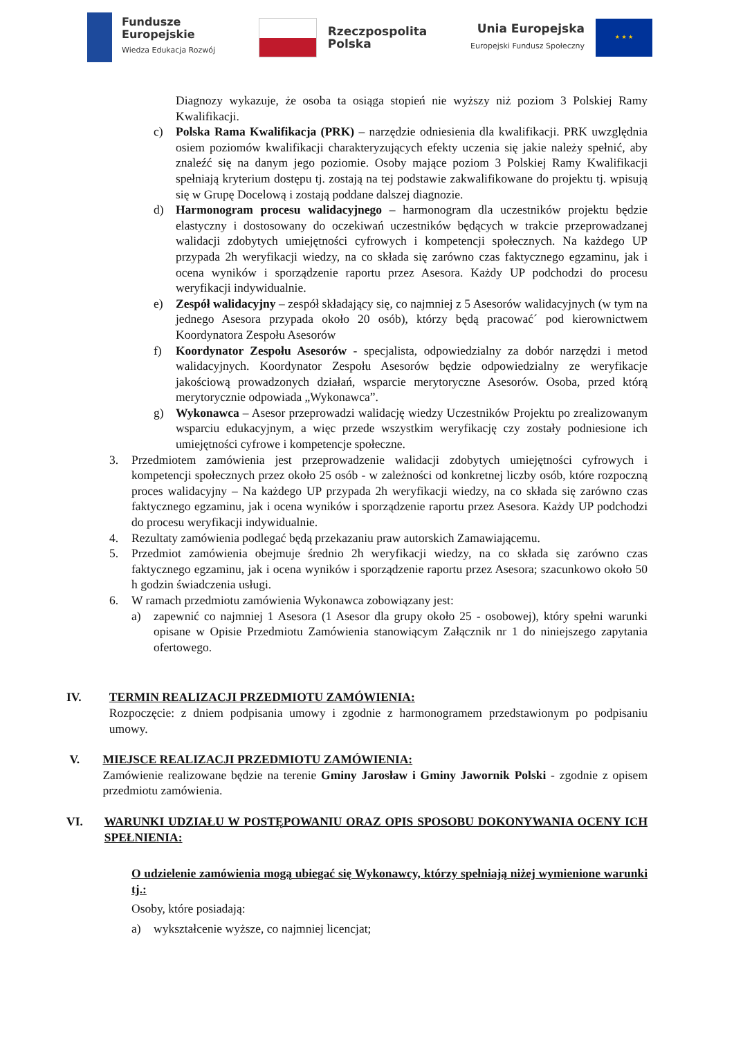Fundusze
Europejskie
Wiedza Edukacja Rozwój
Rzeczpospolita
Polska
Unia Europejska
Europejski Fundusz Społeczny
★ ★ ★
Diagnozy wykazuje, że osoba ta osiąga stopień nie wyższy niż poziom 3 Polskiej Ramy Kwalifikacji.
c) Polska Rama Kwalifikacja (PRK) – narzędzie odniesienia dla kwalifikacji. PRK uwzględnia osiem poziomów kwalifikacji charakteryzujących efekty uczenia się jakie należy spełnić, aby znaleźć się na danym jego poziomie. Osoby mające poziom 3 Polskiej Ramy Kwalifikacji spełniają kryterium dostępu tj. zostają na tej podstawie zakwalifikowane do projektu tj. wpisują się w Grupę Docelową i zostają poddane dalszej diagnozie.
d) Harmonogram procesu walidacyjnego – harmonogram dla uczestników projektu będzie elastyczny i dostosowany do oczekiwań uczestników będących w trakcie przeprowadzanej walidacji zdobytych umiejętności cyfrowych i kompetencji społecznych. Na każdego UP przypada 2h weryfikacji wiedzy, na co składa się zarówno czas faktycznego egzaminu, jak i ocena wyników i sporządzenie raportu przez Asesora. Każdy UP podchodzi do procesu weryfikacji indywidualnie.
e) Zespół walidacyjny – zespół składający się, co najmniej z 5 Asesorów walidacyjnych (w tym na jednego Asesora przypada około 20 osób), którzy będą pracować´ pod kierownictwem Koordynatora Zespołu Asesorów
f) Koordynator Zespołu Asesorów - specjalista, odpowiedzialny za dobór narzędzi i metod walidacyjnych. Koordynator Zespołu Asesorów będzie odpowiedzialny ze weryfikacje jakościową prowadzonych działań, wsparcie merytoryczne Asesorów. Osoba, przed którą merytorycznie odpowiada „Wykonawca”.
g) Wykonawca – Asesor przeprowadzi walidację wiedzy Uczestników Projektu po zrealizowanym wsparciu edukacyjnym, a więc przede wszystkim weryfikację czy zostały podniesione ich umiejętności cyfrowe i kompetencje społeczne.
3. Przedmiotem zamówienia jest przeprowadzenie walidacji zdobytych umiejętności cyfrowych i kompetencji społecznych przez około 25 osób - w zależności od konkretnej liczby osób, które rozpoczną proces walidacyjny – Na każdego UP przypada 2h weryfikacji wiedzy, na co składa się zarówno czas faktycznego egzaminu, jak i ocena wyników i sporządzenie raportu przez Asesora. Każdy UP podchodzi do procesu weryfikacji indywidualnie.
4. Rezultaty zamówienia podlegać będą przekazaniu praw autorskich Zamawiającemu.
5. Przedmiot zamówienia obejmuje średnio 2h weryfikacji wiedzy, na co składa się zarówno czas faktycznego egzaminu, jak i ocena wyników i sporządzenie raportu przez Asesora; szacunkowo około 50 h godzin świadczenia usługi.
6. W ramach przedmiotu zamówienia Wykonawca zobowiązany jest:
a) zapewnić co najmniej 1 Asesora (1 Asesor dla grupy około 25 - osobowej), który spełni warunki opisane w Opisie Przedmiotu Zamówienia stanowiącym Załącznik nr 1 do niniejszego zapytania ofertowego.
IV. TERMIN REALIZACJI PRZEDMIOTU ZAMÓWIENIA:
Rozpoczęcie: z dniem podpisania umowy i zgodnie z harmonogramem przedstawionym po podpisaniu umowy.
V. MIEJSCE REALIZACJI PRZEDMIOTU ZAMÓWIENIA:
Zamówienie realizowane będzie na terenie Gminy Jarosław i Gminy Jawornik Polski - zgodnie z opisem przedmiotu zamówienia.
VI. WARUNKI UDZIAŁU W POSTĘPOWANIU ORAZ OPIS SPOSOBU DOKONYWANIA OCENY ICH SPEŁNIENIA:
O udzielenie zamówienia mogą ubiegać się Wykonawcy, którzy spełniają niżej wymienione warunki tj.:
Osoby, które posiadają:
a) wykształcenie wyższe, co najmniej licencjat;